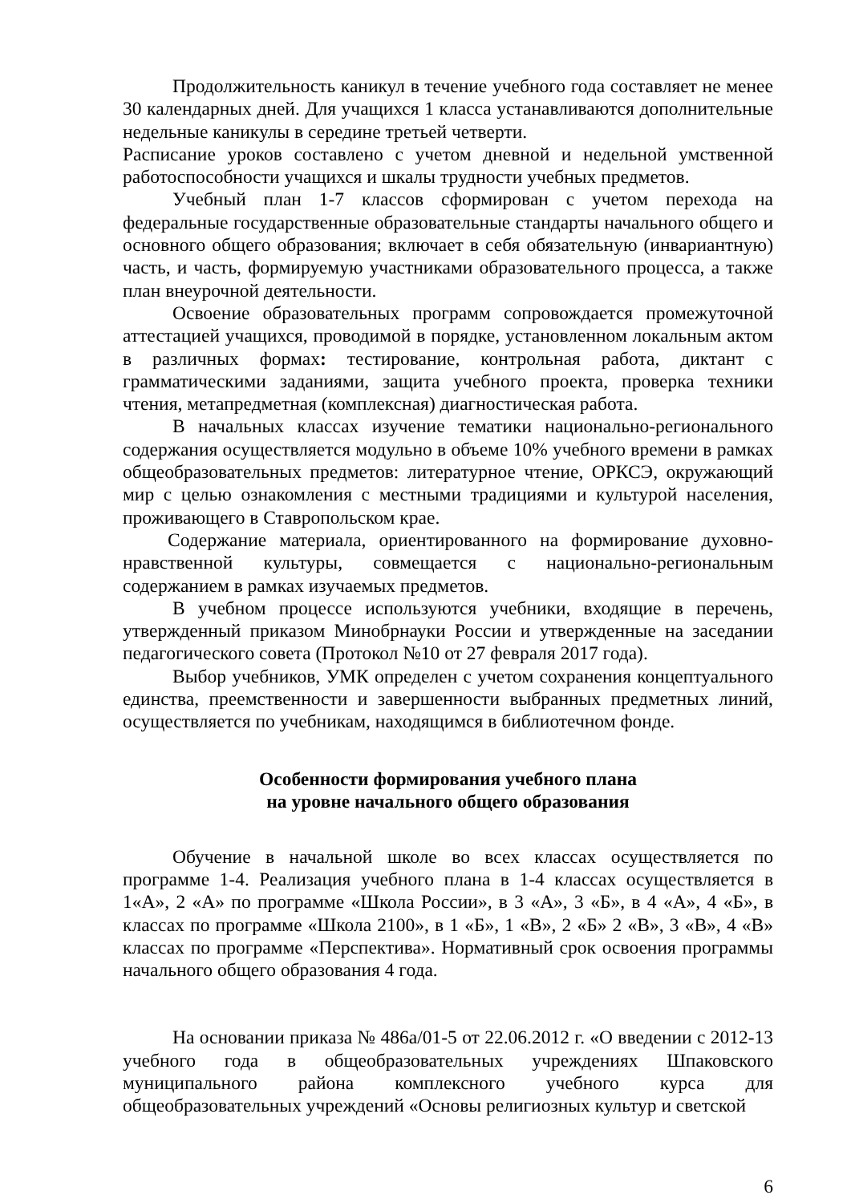Продолжительность каникул в течение учебного года составляет не менее 30 календарных дней. Для учащихся 1 класса устанавливаются дополнительные недельные каникулы в середине третьей четверти.
Расписание уроков составлено с учетом дневной и недельной умственной работоспособности учащихся и шкалы трудности учебных предметов.
Учебный план 1-7 классов сформирован с учетом перехода на федеральные государственные образовательные стандарты начального общего и основного общего образования; включает в себя обязательную (инвариантную) часть, и часть, формируемую участниками образовательного процесса, а также план внеурочной деятельности.
Освоение образовательных программ сопровождается промежуточной аттестацией учащихся, проводимой в порядке, установленном локальным актом в различных формах: тестирование, контрольная работа, диктант с грамматическими заданиями, защита учебного проекта, проверка техники чтения, метапредметная (комплексная) диагностическая работа.
В начальных классах изучение тематики национально-регионального содержания осуществляется модульно в объеме 10% учебного времени в рамках общеобразовательных предметов: литературное чтение, ОРКСЭ, окружающий мир с целью ознакомления с местными традициями и культурой населения, проживающего в Ставропольском крае.
Содержание материала, ориентированного на формирование духовно-нравственной культуры, совмещается с национально-региональным содержанием в рамках изучаемых предметов.
В учебном процессе используются учебники, входящие в перечень, утвержденный приказом Минобрнауки России и утвержденные на заседании педагогического совета (Протокол №10 от 27 февраля 2017 года).
Выбор учебников, УМК определен с учетом сохранения концептуального единства, преемственности и завершенности выбранных предметных линий, осуществляется по учебникам, находящимся в библиотечном фонде.
Особенности формирования учебного плана
на уровне начального общего образования
Обучение в начальной школе во всех классах осуществляется по программе 1-4. Реализация учебного плана в 1-4 классах осуществляется в 1«А», 2 «А» по программе «Школа России», в 3 «А», 3 «Б», в 4 «А», 4 «Б», в классах по программе «Школа 2100», в 1 «Б», 1 «В», 2 «Б» 2 «В», 3 «В», 4 «В» классах по программе «Перспектива». Нормативный срок освоения программы начального общего образования 4 года.
На основании приказа № 486а/01-5 от 22.06.2012 г. «О введении с 2012-13 учебного года в общеобразовательных учреждениях Шпаковского муниципального района комплексного учебного курса для общеобразовательных учреждений «Основы религиозных культур и светской
6